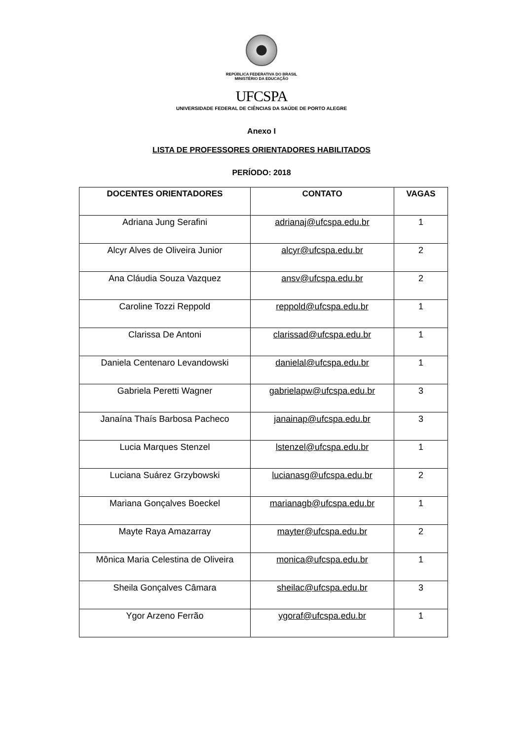REPÚBLICA FEDERATIVA DO BRASIL
MINISTÉRIO DA EDUCAÇÃO
UFCSPA
UNIVERSIDADE FEDERAL DE CIÊNCIAS DA SAÚDE DE PORTO ALEGRE
Anexo I
LISTA DE PROFESSORES ORIENTADORES HABILITADOS
PERÍODO: 2018
| DOCENTES ORIENTADORES | CONTATO | VAGAS |
| --- | --- | --- |
| Adriana Jung Serafini | adrianaj@ufcspa.edu.br | 1 |
| Alcyr Alves de Oliveira Junior | alcyr@ufcspa.edu.br | 2 |
| Ana Cláudia Souza Vazquez | ansv@ufcspa.edu.br | 2 |
| Caroline Tozzi Reppold | reppold@ufcspa.edu.br | 1 |
| Clarissa De Antoni | clarissad@ufcspa.edu.br | 1 |
| Daniela Centenaro Levandowski | danielal@ufcspa.edu.br | 1 |
| Gabriela Peretti Wagner | gabrielapw@ufcspa.edu.br | 3 |
| Janaína Thaís Barbosa Pacheco | janainap@ufcspa.edu.br | 3 |
| Lucia Marques Stenzel | lstenzel@ufcspa.edu.br | 1 |
| Luciana Suárez Grzybowski | lucianasg@ufcspa.edu.br | 2 |
| Mariana Gonçalves Boeckel | marianagb@ufcspa.edu.br | 1 |
| Mayte Raya Amazarray | mayter@ufcspa.edu.br | 2 |
| Mônica Maria Celestina de Oliveira | monica@ufcspa.edu.br | 1 |
| Sheila Gonçalves Câmara | sheilac@ufcspa.edu.br | 3 |
| Ygor Arzeno Ferrão | ygoraf@ufcspa.edu.br | 1 |